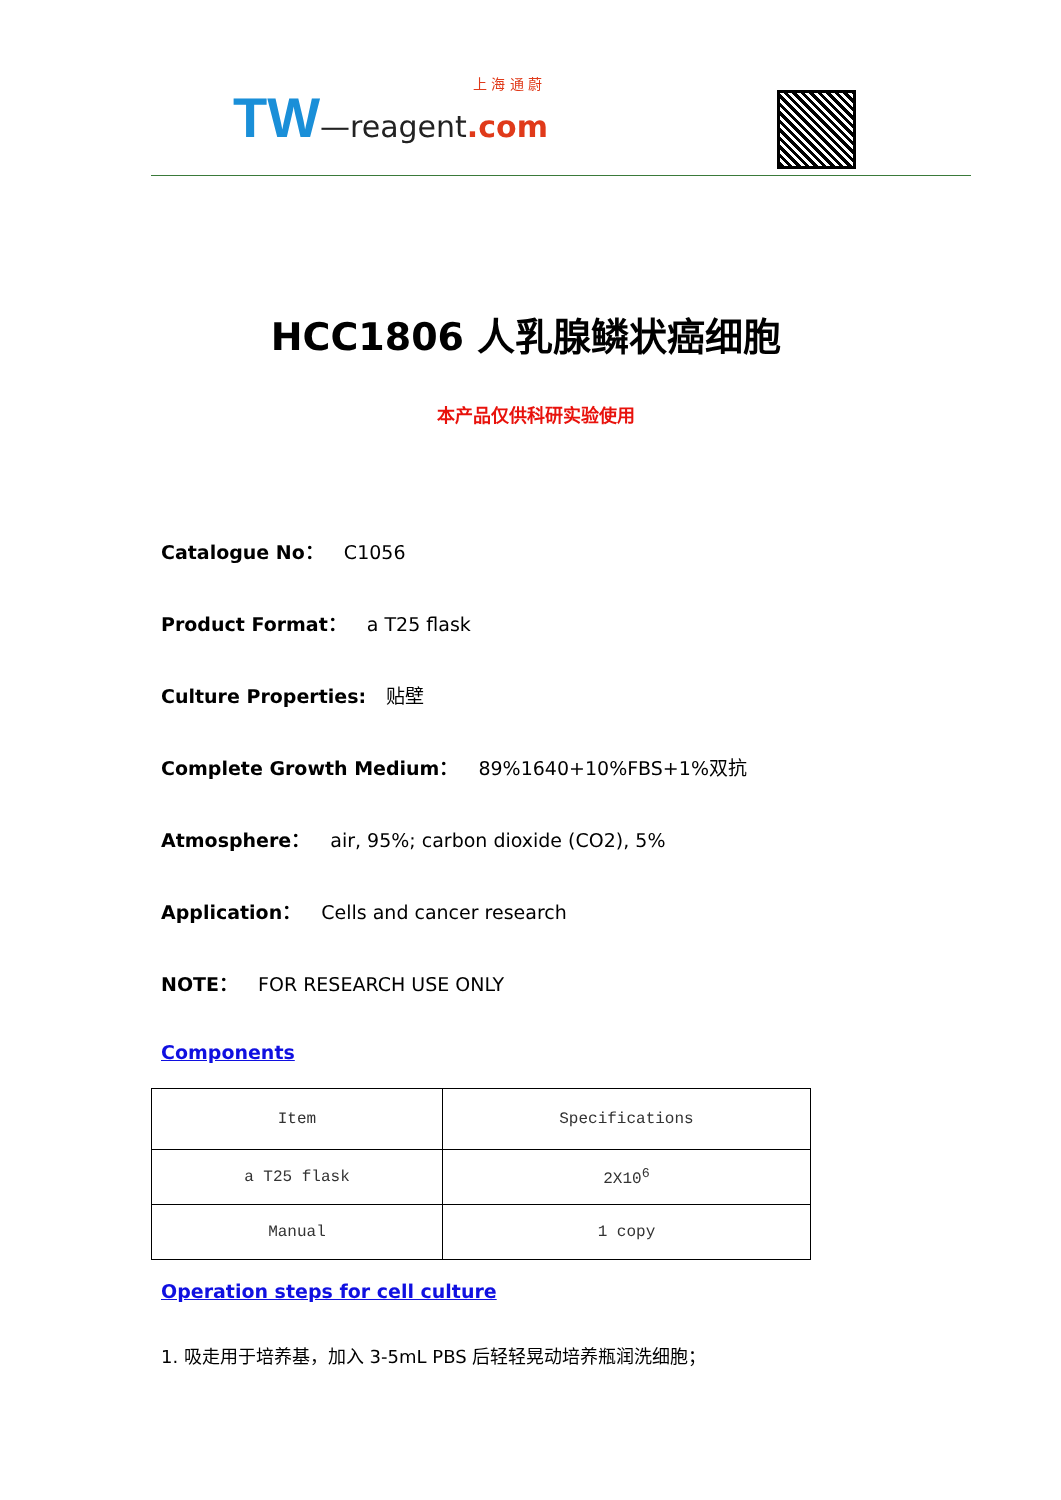上 海 通 蔚
TW—reagent.com
HCC1806 人乳腺鳞状癌细胞
本产品仅供科研实验使用
Catalogue No： C1056
Product Format： a T25 flask
Culture Properties: 贴壁
Complete Growth Medium： 89%1640+10%FBS+1%双抗
Atmosphere： air, 95%; carbon dioxide (CO2), 5%
Application： Cells and cancer research
NOTE： FOR RESEARCH USE ONLY
Components
| Item | Specifications |
| --- | --- |
| a T25 flask | 2X10<sup>6</sup> |
| Manual | 1 copy |
Operation steps for cell culture
1. 吸走用于培养基，加入 3-5mL PBS 后轻轻晃动培养瓶润洗细胞；